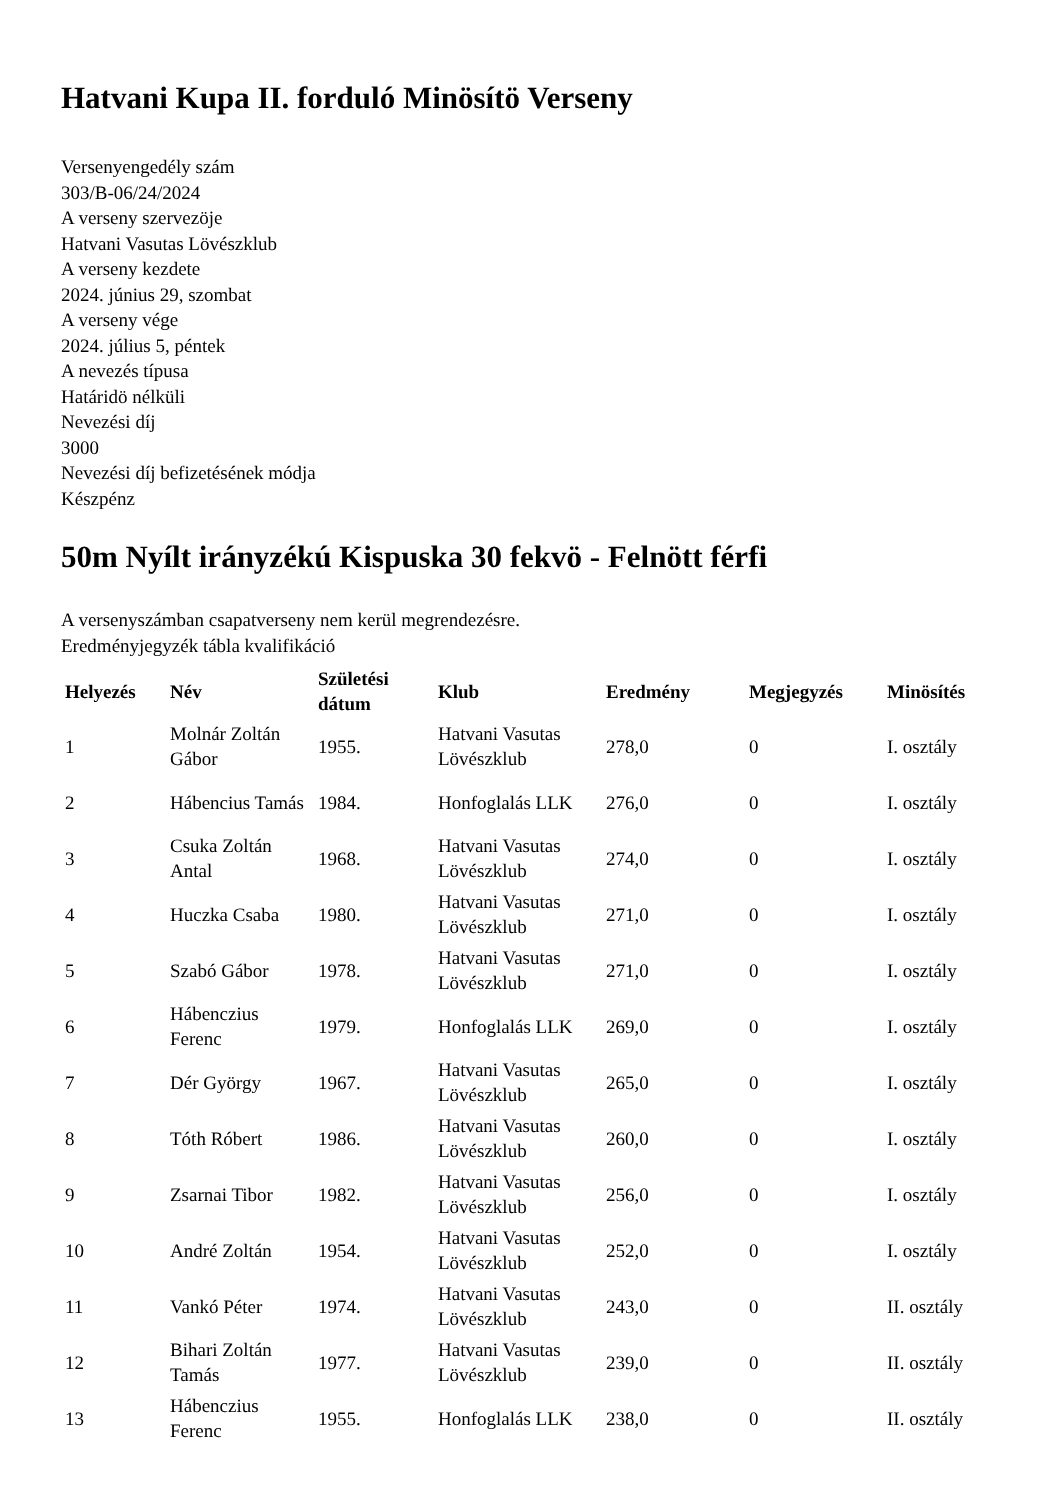Hatvani Kupa II. forduló Minösítö Verseny
Versenyengedély szám
303/B-06/24/2024
A verseny szervezöje
Hatvani Vasutas Lövészklub
A verseny kezdete
2024. június 29, szombat
A verseny vége
2024. július 5, péntek
A nevezés típusa
Határidö nélküli
Nevezési díj
3000
Nevezési díj befizetésének módja
Készpénz
50m Nyílt irányzékú Kispuska 30 fekvö - Felnött férfi
A versenyszámban csapatverseny nem kerül megrendezésre.
Eredményjegyzék tábla kvalifikáció
| Helyezés | Név | Születési dátum | Klub | Eredmény | Megjegyzés | Minösítés |
| --- | --- | --- | --- | --- | --- | --- |
| 1 | Molnár Zoltán Gábor | 1955. | Hatvani Vasutas Lövészklub | 278,0 | 0 | I. osztály |
| 2 | Hábencius Tamás | 1984. | Honfoglalás LLK | 276,0 | 0 | I. osztály |
| 3 | Csuka Zoltán Antal | 1968. | Hatvani Vasutas Lövészklub | 274,0 | 0 | I. osztály |
| 4 | Huczka Csaba | 1980. | Hatvani Vasutas Lövészklub | 271,0 | 0 | I. osztály |
| 5 | Szabó Gábor | 1978. | Hatvani Vasutas Lövészklub | 271,0 | 0 | I. osztály |
| 6 | Hábenczius Ferenc | 1979. | Honfoglalás LLK | 269,0 | 0 | I. osztály |
| 7 | Dér György | 1967. | Hatvani Vasutas Lövészklub | 265,0 | 0 | I. osztály |
| 8 | Tóth Róbert | 1986. | Hatvani Vasutas Lövészklub | 260,0 | 0 | I. osztály |
| 9 | Zsarnai Tibor | 1982. | Hatvani Vasutas Lövészklub | 256,0 | 0 | I. osztály |
| 10 | André Zoltán | 1954. | Hatvani Vasutas Lövészklub | 252,0 | 0 | I. osztály |
| 11 | Vankó Péter | 1974. | Hatvani Vasutas Lövészklub | 243,0 | 0 | II. osztály |
| 12 | Bihari Zoltán Tamás | 1977. | Hatvani Vasutas Lövészklub | 239,0 | 0 | II. osztály |
| 13 | Hábenczius Ferenc | 1955. | Honfoglalás LLK | 238,0 | 0 | II. osztály |